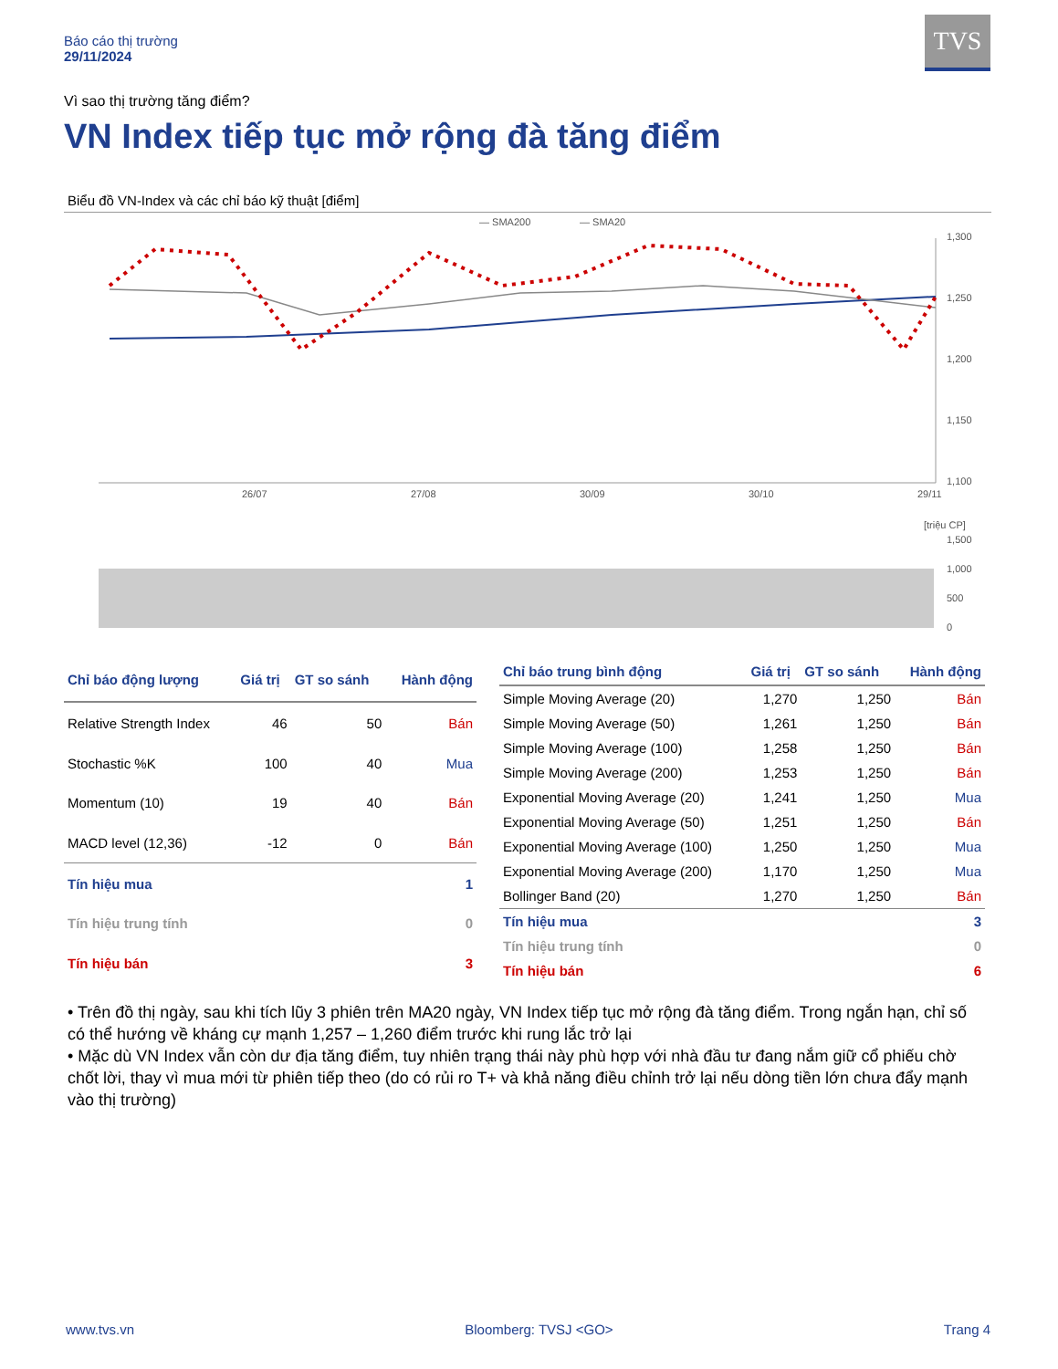Báo cáo thị trường
29/11/2024
TVS
Vì sao thị trường tăng điểm?
VN Index tiếp tục mở rộng đà tăng điểm
Biểu đồ VN-Index và các chỉ báo kỹ thuật [điểm]
— SMA200
— SMA20
1,300
1,250
1,200
1,150
1,100
26/07
27/08
30/09
30/10
29/11
[triệu CP]
1,500
1,000
500
0
| Chỉ báo động lượng | Giá trị | GT so sánh | Hành động |
| --- | --- | --- | --- |
| Relative Strength Index | 46 | 50 | Bán |
| Stochastic %K | 100 | 40 | Mua |
| Momentum (10) | 19 | 40 | Bán |
| MACD level (12,36) | -12 | 0 | Bán |
| Tín hiệu mua | | | 1 |
| Tín hiệu trung tính | | | 0 |
| Tín hiệu bán | | | 3 |
| Chỉ báo trung bình động | Giá trị | GT so sánh | Hành động |
| --- | --- | --- | --- |
| Simple Moving Average (20) | 1,270 | 1,250 | Bán |
| Simple Moving Average (50) | 1,261 | 1,250 | Bán |
| Simple Moving Average (100) | 1,258 | 1,250 | Bán |
| Simple Moving Average (200) | 1,253 | 1,250 | Bán |
| Exponential Moving Average (20) | 1,241 | 1,250 | Mua |
| Exponential Moving Average (50) | 1,251 | 1,250 | Bán |
| Exponential Moving Average (100) | 1,250 | 1,250 | Mua |
| Exponential Moving Average (200) | 1,170 | 1,250 | Mua |
| Bollinger Band (20) | 1,270 | 1,250 | Bán |
| Tín hiệu mua | | | 3 |
| Tín hiệu trung tính | | | 0 |
| Tín hiệu bán | | | 6 |
• Trên đồ thị ngày, sau khi tích lũy 3 phiên trên MA20 ngày, VN Index tiếp tục mở rộng đà tăng điểm. Trong ngắn hạn, chỉ số có thể hướng về kháng cự mạnh 1,257 – 1,260 điểm trước khi rung lắc trở lại
• Mặc dù VN Index vẫn còn dư địa tăng điểm, tuy nhiên trạng thái này phù hợp với nhà đầu tư đang nắm giữ cổ phiếu chờ chốt lời, thay vì mua mới từ phiên tiếp theo (do có rủi ro T+ và khả năng điều chỉnh trở lại nếu dòng tiền lớn chưa đẩy mạnh vào thị trường)
www.tvs.vn Bloomberg: TVSJ <GO> Trang 4